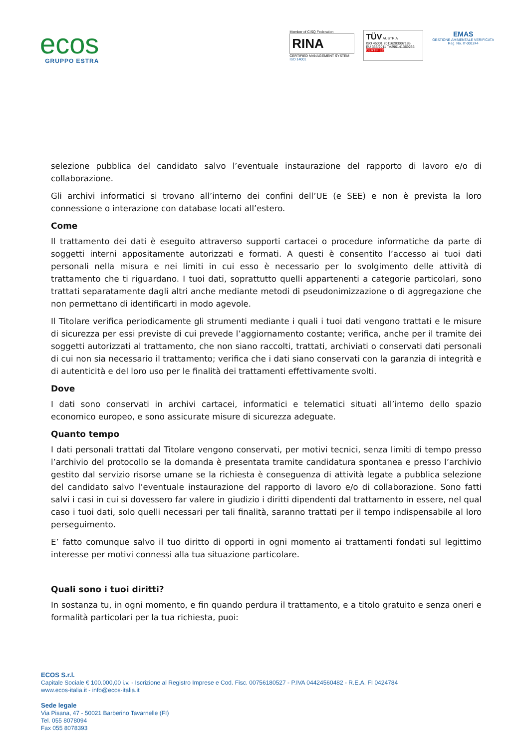ecos
GRUPPO ESTRA
Member of CISQ Federation
RINA
CERTIFIED MANAGEMENT SYSTEM
ISO 14001
TÜV AUSTRIA
ISO 45001 20116203007185
EU 333/2011 TA290141369236
CERTIFIED
EMAS
GESTIONE AMBIENTALE VERIFICATA
Reg. No. IT-001244
selezione pubblica del candidato salvo l’eventuale instaurazione del rapporto di lavoro e/o di collaborazione.
Gli archivi informatici si trovano all’interno dei confini dell’UE (e SEE) e non è prevista la loro connessione o interazione con database locati all’estero.
Come
Il trattamento dei dati è eseguito attraverso supporti cartacei o procedure informatiche da parte di soggetti interni appositamente autorizzati e formati. A questi è consentito l’accesso ai tuoi dati personali nella misura e nei limiti in cui esso è necessario per lo svolgimento delle attività di trattamento che ti riguardano. I tuoi dati, soprattutto quelli appartenenti a categorie particolari, sono trattati separatamente dagli altri anche mediante metodi di pseudonimizzazione o di aggregazione che non permettano di identificarti in modo agevole.
Il Titolare verifica periodicamente gli strumenti mediante i quali i tuoi dati vengono trattati e le misure di sicurezza per essi previste di cui prevede l’aggiornamento costante; verifica, anche per il tramite dei soggetti autorizzati al trattamento, che non siano raccolti, trattati, archiviati o conservati dati personali di cui non sia necessario il trattamento; verifica che i dati siano conservati con la garanzia di integrità e di autenticità e del loro uso per le finalità dei trattamenti effettivamente svolti.
Dove
I dati sono conservati in archivi cartacei, informatici e telematici situati all’interno dello spazio economico europeo, e sono assicurate misure di sicurezza adeguate.
Quanto tempo
I dati personali trattati dal Titolare vengono conservati, per motivi tecnici, senza limiti di tempo presso l’archivio del protocollo se la domanda è presentata tramite candidatura spontanea e presso l’archivio gestito dal servizio risorse umane se la richiesta è conseguenza di attività legate a pubblica selezione del candidato salvo l’eventuale instaurazione del rapporto di lavoro e/o di collaborazione. Sono fatti salvi i casi in cui si dovessero far valere in giudizio i diritti dipendenti dal trattamento in essere, nel qual caso i tuoi dati, solo quelli necessari per tali finalità, saranno trattati per il tempo indispensabile al loro perseguimento.
E’ fatto comunque salvo il tuo diritto di opporti in ogni momento ai trattamenti fondati sul legittimo interesse per motivi connessi alla tua situazione particolare.
Quali sono i tuoi diritti?
In sostanza tu, in ogni momento, e fin quando perdura il trattamento, e a titolo gratuito e senza oneri e formalità particolari per la tua richiesta, puoi:
ECOS S.r.l.
Capitale Sociale € 100.000,00 i.v. - Iscrizione al Registro Imprese e Cod. Fisc. 00756180527 - P.IVA 04424560482 - R.E.A. FI 0424784
www.ecos-italia.it - info@ecos-italia.it
Sede legale
Via Pisana, 47 - 50021 Barberino Tavarnelle (FI)
Tel. 055 8078094
Fax 055 8078393